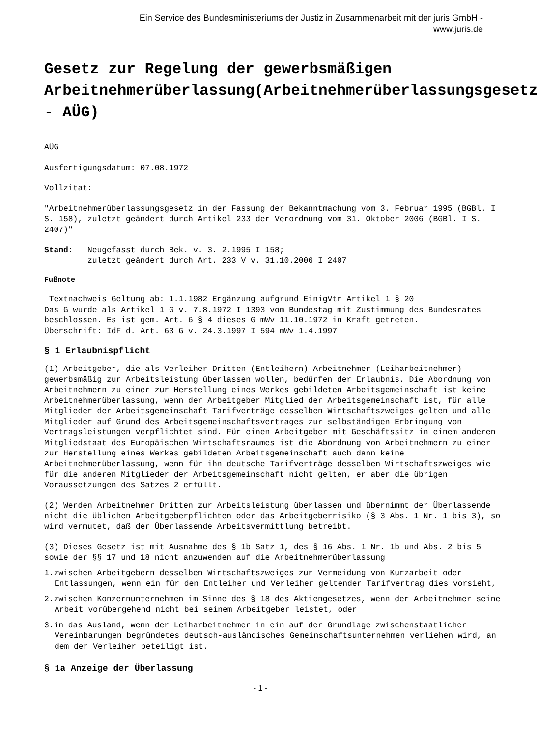Ein Service des Bundesministeriums der Justiz in Zusammenarbeit mit der juris GmbH -
www.juris.de
Gesetz zur Regelung der gewerbsmäßigen
Arbeitnehmerüberlassung(Arbeitnehmerüberlassungsgesetz
- AÜG)
AÜG
Ausfertigungsdatum: 07.08.1972
Vollzitat:
"Arbeitnehmerüberlassungsgesetz in der Fassung der Bekanntmachung vom 3. Februar 1995 (BGBl. I S. 158), zuletzt geändert durch Artikel 233 der Verordnung vom 31. Oktober 2006 (BGBl. I S. 2407)"
Stand: Neugefasst durch Bek. v. 3. 2.1995 I 158;
zuletzt geändert durch Art. 233 V v. 31.10.2006 I 2407
Fußnote
Textnachweis Geltung ab: 1.1.1982 Ergänzung aufgrund EinigVtr Artikel 1 § 20
Das G wurde als Artikel 1 G v. 7.8.1972 I 1393 vom Bundestag mit Zustimmung des Bundesrates beschlossen. Es ist gem. Art. 6 § 4 dieses G mWv 11.10.1972 in Kraft getreten.
Überschrift: IdF d. Art. 63 G v. 24.3.1997 I 594 mWv 1.4.1997
§ 1 Erlaubnispflicht
(1) Arbeitgeber, die als Verleiher Dritten (Entleihern) Arbeitnehmer (Leiharbeitnehmer) gewerbsmäßig zur Arbeitsleistung überlassen wollen, bedürfen der Erlaubnis. Die Abordnung von Arbeitnehmern zu einer zur Herstellung eines Werkes gebildeten Arbeitsgemeinschaft ist keine Arbeitnehmerüberlassung, wenn der Arbeitgeber Mitglied der Arbeitsgemeinschaft ist, für alle Mitglieder der Arbeitsgemeinschaft Tarifverträge desselben Wirtschaftszweiges gelten und alle Mitglieder auf Grund des Arbeitsgemeinschaftsvertrages zur selbständigen Erbringung von Vertragsleistungen verpflichtet sind. Für einen Arbeitgeber mit Geschäftssitz in einem anderen Mitgliedstaat des Europäischen Wirtschaftsraumes ist die Abordnung von Arbeitnehmern zu einer zur Herstellung eines Werkes gebildeten Arbeitsgemeinschaft auch dann keine Arbeitnehmerüberlassung, wenn für ihn deutsche Tarifverträge desselben Wirtschaftszweiges wie für die anderen Mitglieder der Arbeitsgemeinschaft nicht gelten, er aber die übrigen Voraussetzungen des Satzes 2 erfüllt.
(2) Werden Arbeitnehmer Dritten zur Arbeitsleistung überlassen und übernimmt der Überlassende nicht die üblichen Arbeitgeberpflichten oder das Arbeitgeberrisiko (§ 3 Abs. 1 Nr. 1 bis 3), so wird vermutet, daß der Überlassende Arbeitsvermittlung betreibt.
(3) Dieses Gesetz ist mit Ausnahme des § 1b Satz 1, des § 16 Abs. 1 Nr. 1b und Abs. 2 bis 5 sowie der §§ 17 und 18 nicht anzuwenden auf die Arbeitnehmerüberlassung
1.zwischen Arbeitgebern desselben Wirtschaftszweiges zur Vermeidung von Kurzarbeit oder Entlassungen, wenn ein für den Entleiher und Verleiher geltender Tarifvertrag dies vorsieht,
2.zwischen Konzernunternehmen im Sinne des § 18 des Aktiengesetzes, wenn der Arbeitnehmer seine Arbeit vorübergehend nicht bei seinem Arbeitgeber leistet, oder
3.in das Ausland, wenn der Leiharbeitnehmer in ein auf der Grundlage zwischenstaatlicher Vereinbarungen begründetes deutsch-ausländisches Gemeinschaftsunternehmen verliehen wird, an dem der Verleiher beteiligt ist.
§ 1a Anzeige der Überlassung
- 1 -